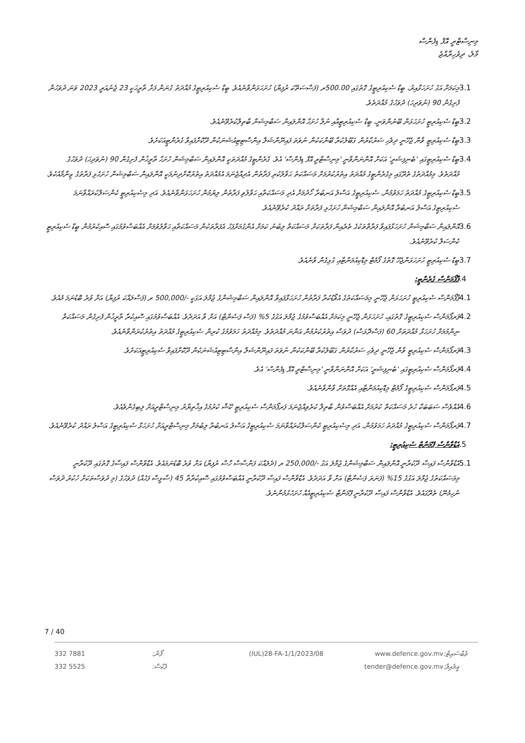މިނިސްޓްރީ އޮފް ޑިފެންސް
މާލެ، ދިވެހިރާއްޖެ
3.1 މިކަމަށް އަގު ހުށަހަޅާއިރު، ބީޑް ސެކިއުރިޓީގެ ގޮތުގައި 500.00ރ (ފަސްސަތޭކަ ރުފިޔާ) ހުށަހަޅަންވާނެއެވެ. ބީޑް ސެކިއުރިޓީގެ މުއްދަތު ގުނަން ފަށާ ތާރީހަކީ 23 ޖެނުއަރީ 2023 ވަނަ ދުވަހުން ފެށިގެން 90 (ނުވަދިހަ) ދުވަހުގެ މުއްދަތެވެ.
3.2 ބީޑް ސެކިއުރިޓީ ހުށަހަޅަން ބޭނުންވަނީ، ބީޑް ސެކިއުރިޓީއާއި ނުލާ ހުށަހާ އޮންލައިން ސަބްމިޝަން ބާތިލްކުރެވޭނެއެވެ.
3.3 ބީޑް ސެކިއުރިޓީ ވާން ޖެހޭނީ ދިވެހި ސަރުކާރުން ގަބޫލުކުރާ ބޭންކަކުން ނުވަތަ ފައިނޭންޝަލް އިންސްޓިޓިއުޝަނަކުން ދޫކޮށްފައިވާ ގެރެންޓީއަކަށެވެ.
3.4 ބީޑް ސެކިއުރިޓީގައި 'ބެނިފިޝަރީ' އަކަށް އޮންނަންވާނީ 'މިނިސްޓްރީ އޮފް ޑިފެންސް' އެވެ. ގެރެންޓީގެ މުއްދަތަކީ އޮންލައިން ސަބްމިޝަން ހުށަހާ ތާރީޚުން ފެށިގެން 90 (ނުވަދިހަ) ދުވަހުގެ މުއްދަތެވެ. މިމުއްދަތުގެ ތެރޭގައި މިގެރެންޓީގެ މުއްދަތު އިތުރުކުރުމަށް މަސައްކަތު ޙަވާލުކުރި ފަރާތުން އެދިއްޖެނަމަ އެމުއްދަތު އިތުރުކޮށްދިނުމަކީ އޮންލައިން ސަބްމިޝަން ހުށަހެޅި ފަރާތުގެ ޒިންމާއެކެވެ.
3.5 ބީޑް ސެކިއުރިޓީގެ މުއްދަތު ހަމަވުމުން، ސެކިއުރިޓީގެ އަސްލު އަނބުރާ ހޯދުމަށް އެދި މަސައްކަތާއި ޙަވާލުވި ފަރާތުން ލިޔުމުން ހުށަހަޅަންވާނެއެވެ. އަދި މިސެކިއުރިޓީ ކެންސަލްކުރައްވާނަމަ ސެކިއުރިޓީގެ އަސްލު އަނބުރާ އޮންލައިން ސަބްމިޝަން ހުށަހެޅި ފަރާތަށް ރައްދު ކުރެވޭނެއެވެ.
3.6 އޮންލައިން ސަބްމިޝަން ހުށަހަޅާފައިވާ ފަރާތްތަކުގެ ތެރެއިން ފަރާތަކަށް މަސައްކަތް ލިބުނު ކަމަށް އެންގުމަށްފަހު އެފަރާތަކުން މަސައްކަތާއި ޙަވާލުވުމަށް އެއްބަސްވުމުގައި ސޮއިކުރުމުން ބީޑް ސެކިއުރިޓީ ކެންސަލް ކުރެވޭނެއެވެ.
3.7 ބީޑް ސެކިއުރިޓީ ހުށަހަޅަންޖެހޭ ގޮތުގެ ފޯމެޓް މިޑޮކިއުމަންޓާއި ގުޅިގެން ވާނެއެވެ.
.4 ޕާފޯމަންސް ގެރެންޓީ:
4.1 ޕާފޯމަންސް ސެކިއުރިޓީ ހުށަހަޅަން ޖެހޭނީ މިމަސައްކަތުގެ އެވޯޑުކުރާ ފަރާތުން ހުށަހަޅާފައިވާ އޮންލައިން ސަބްމިޝަންގެ ޖުމްލަ އަގަކީ -/500,000 ރ (ފަސްލައްކަ ރުފިޔާ) އަށް ވުރެ ބޮޑުނަމަ މެއެވެ.
4.2 ޕަރފޯމަންސް ސެކިއުރިޓީގެ ގޮތުގައި، ހުށަހަޅަން ޖެހޭނީ މިކަމަށް އެއްބަސްވުމުގެ ޖުމްލަ އަގުގެ 5% (ފަސް ޕަސެންޓް) އަށް ވާ އަދަދެވެ. އެއްބަސްވުމުގައި ސޮއިކުރާ ތާރީޚުން ފެށިގެން މަސައްކަތް ނިންމުމަށް ހުށަހަޅާ މުއްދަތަށް 60 (ފަސްދޮޅަސް) ދުވަސް އިތުރުކުރުމުން އަންނަ މުއްދަތެވެ. މިމުއްދަތު ހަމަވުމުގެ ކުރިން ސެކިއުރިޓީގެ މުއްދަތު އިތުރުކުރަންވާނެއެވެ.
4.3 ޕަރފޯމަންސް ސެކިއުރިޓީ ވާން ޖެހޭނީ ދިވެހި ސަރުކާރުން ގަބޫލުކުރާ ބޭންކަކުން ނުވަތަ ފައިނޭންޝަލް އިންސްޓިޓިއުޝަނަކުން ދޫކޮށްފައިވާ ސެކިއުރިޓީއަކަށެވެ.
4.4 ޕަރފޯމަންސް ސެކިއުރިޓީގައި 'ބެނިފިޝަރީ' އަކަށް އޮންނަންވާނީ 'މިނިސްޓްރީ އޮފް ޑިފެންސް' އެވެ.
4.5 ޕަރފޯމަންސް ސެކިއުރިޓީގެ ފޯމެޓް މިޑޮކިއުމަންޓާއި އެއްގޮތަށް ވާންވާނެއެވެ.
4.6 އެއްވެސް ސަބަބަކާ ހުރެ މަސައްކަތް ކުރުމަށް އެއްބަސްވުން ބާތިލް ކުރެވިއްޖެނަމަ ޕަރފޯމަންސް ސެކިއުރިޓީ ކޭޝް ކުރުމުގެ އިޚްތިޔާރު މިނިސްޓްރީއަށް ލިބިގެންވެއެވެ.
4.7 ޕަރފޯމަންސް ސެކިއުރިޓީގެ މުއްދަތު ހަމަވުމުން، އަދި މިސެކިއުރިޓީ ކެންސަލްކުރައްވާނަމަ ސެކިއުރިޓީގެ އަސްލު އަނބުރާ ލިބުމަށް މިނިސްޓްރީއަށް ހުށަހަޅާ ސެކިއުރިޓީގެ އަސްލު ރައްދު ކުރެވޭނެއެވެ.
.5 އެޑްވާންސް ޕޭމަންޓް ސެކިއުރިޓީ:
5.1 އެޑްވާންސް ފައިސާ ދޫކުރާނީ އޮންލައިން ސަބްމިޝަންގެ ޖުމްލަ އަގު -/250,000 ރ (ދެލައްކަ ފަންސާސް ހާސް ރުފިޔާ) އަށް ވުރެ ބޮޑުނަމައެވެ. އެޑްވާންސް ފައިސާގެ ގޮތުގައި ދޫކުރާނީ މިމަސައްކަތުގެ ޖުމްލަ އަގުގެ 15% (ފަނަރަ ޕަސެންޓް) އަށް ވާ އަދަދެވެ. އެޑްވާންސް ފައިސާ ދޫކުރާނީ އެއްބަސްވުމުގައި ސޮއިކުރާތާ 45 (ސާޅީސް ފަހެއް) ދުވަހުގެ (މި ދުވަސްތަކަށް ހުކުރު ދުވަސް ނުހިމެނޭ) ތެރޭގައެވެ. އެޑްވާންސް ފައިސާ ދޫކުރާނީ ޕޭމަންޓް ސެކިއުރިޓީއެއް ހުށަހެޅުމުންނެވެ.
7 / 40
332 7881
332 5525
ފޯން:
ފެކްސް:
(IUL)28-FA-1/1/2023/08 www.defence.gov.mv
tender@defence.gov.mv
ވެބްސައިޓް:
އީމެއިލް: